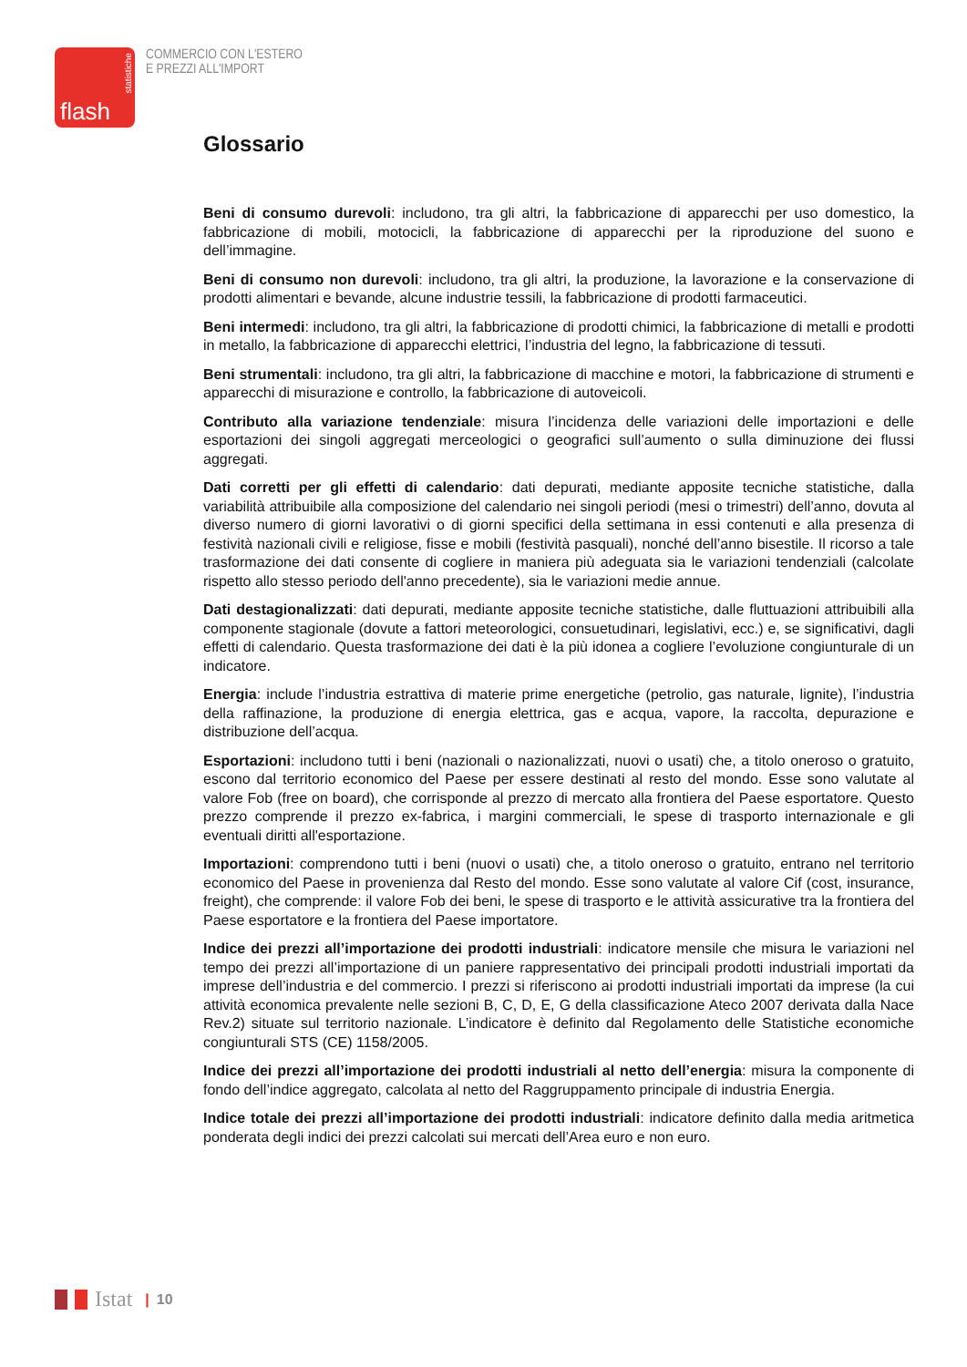statistiche
flash
COMMERCIO CON L'ESTERO
E PREZZI ALL'IMPORT
Glossario
Beni di consumo durevoli: includono, tra gli altri, la fabbricazione di apparecchi per uso domestico, la fabbricazione di mobili, motocicli, la fabbricazione di apparecchi per la riproduzione del suono e dell’immagine.
Beni di consumo non durevoli: includono, tra gli altri, la produzione, la lavorazione e la conservazione di prodotti alimentari e bevande, alcune industrie tessili, la fabbricazione di prodotti farmaceutici.
Beni intermedi: includono, tra gli altri, la fabbricazione di prodotti chimici, la fabbricazione di metalli e prodotti in metallo, la fabbricazione di apparecchi elettrici, l’industria del legno, la fabbricazione di tessuti.
Beni strumentali: includono, tra gli altri, la fabbricazione di macchine e motori, la fabbricazione di strumenti e apparecchi di misurazione e controllo, la fabbricazione di autoveicoli.
Contributo alla variazione tendenziale: misura l’incidenza delle variazioni delle importazioni e delle esportazioni dei singoli aggregati merceologici o geografici sull’aumento o sulla diminuzione dei flussi aggregati.
Dati corretti per gli effetti di calendario: dati depurati, mediante apposite tecniche statistiche, dalla variabilità attribuibile alla composizione del calendario nei singoli periodi (mesi o trimestri) dell’anno, dovuta al diverso numero di giorni lavorativi o di giorni specifici della settimana in essi contenuti e alla presenza di festività nazionali civili e religiose, fisse e mobili (festività pasquali), nonché dell’anno bisestile. Il ricorso a tale trasformazione dei dati consente di cogliere in maniera più adeguata sia le variazioni tendenziali (calcolate rispetto allo stesso periodo dell'anno precedente), sia le variazioni medie annue.
Dati destagionalizzati: dati depurati, mediante apposite tecniche statistiche, dalle fluttuazioni attribuibili alla componente stagionale (dovute a fattori meteorologici, consuetudinari, legislativi, ecc.) e, se significativi, dagli effetti di calendario. Questa trasformazione dei dati è la più idonea a cogliere l’evoluzione congiunturale di un indicatore.
Energia: include l’industria estrattiva di materie prime energetiche (petrolio, gas naturale, lignite), l’industria della raffinazione, la produzione di energia elettrica, gas e acqua, vapore, la raccolta, depurazione e distribuzione dell’acqua.
Esportazioni: includono tutti i beni (nazionali o nazionalizzati, nuovi o usati) che, a titolo oneroso o gratuito, escono dal territorio economico del Paese per essere destinati al resto del mondo. Esse sono valutate al valore Fob (free on board), che corrisponde al prezzo di mercato alla frontiera del Paese esportatore. Questo prezzo comprende il prezzo ex-fabrica, i margini commerciali, le spese di trasporto internazionale e gli eventuali diritti all'esportazione.
Importazioni: comprendono tutti i beni (nuovi o usati) che, a titolo oneroso o gratuito, entrano nel territorio economico del Paese in provenienza dal Resto del mondo. Esse sono valutate al valore Cif (cost, insurance, freight), che comprende: il valore Fob dei beni, le spese di trasporto e le attività assicurative tra la frontiera del Paese esportatore e la frontiera del Paese importatore.
Indice dei prezzi all’importazione dei prodotti industriali: indicatore mensile che misura le variazioni nel tempo dei prezzi all’importazione di un paniere rappresentativo dei principali prodotti industriali importati da imprese dell’industria e del commercio. I prezzi si riferiscono ai prodotti industriali importati da imprese (la cui attività economica prevalente nelle sezioni B, C, D, E, G della classificazione Ateco 2007 derivata dalla Nace Rev.2) situate sul territorio nazionale. L’indicatore è definito dal Regolamento delle Statistiche economiche congiunturali STS (CE) 1158/2005.
Indice dei prezzi all’importazione dei prodotti industriali al netto dell’energia: misura la componente di fondo dell’indice aggregato, calcolata al netto del Raggruppamento principale di industria Energia.
Indice totale dei prezzi all’importazione dei prodotti industriali: indicatore definito dalla media aritmetica ponderata degli indici dei prezzi calcolati sui mercati dell’Area euro e non euro.
Istat | 10